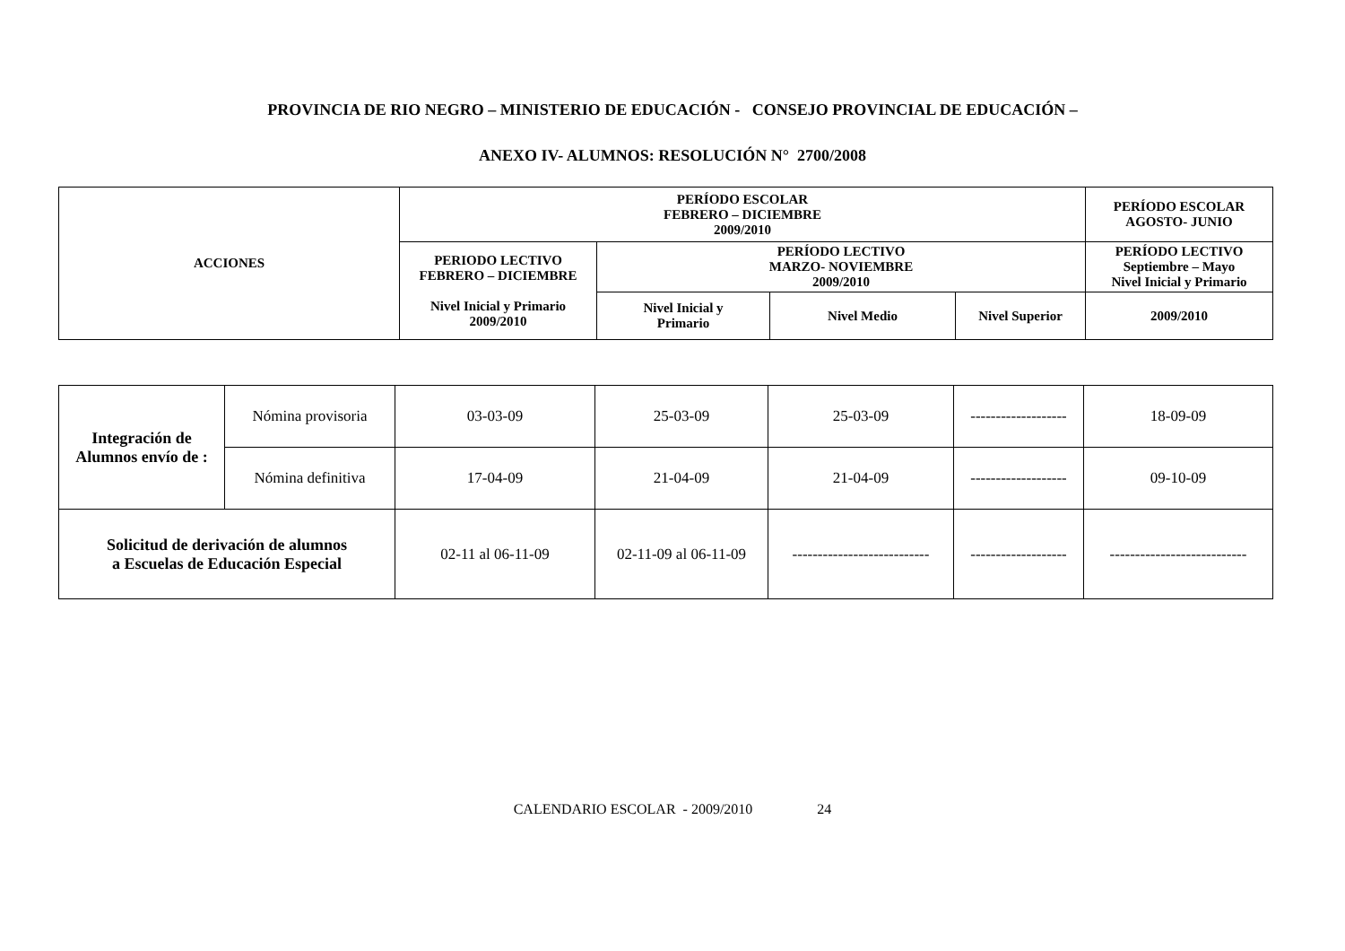PROVINCIA DE RIO NEGRO – MINISTERIO DE EDUCACIÓN - CONSEJO PROVINCIAL DE EDUCACIÓN –
ANEXO IV- ALUMNOS: RESOLUCIÓN N° 2700/2008
| ACCIONES | PERÍODO ESCOLAR FEBRERO – DICIEMBRE 2009/2010 | | | | PERÍODO ESCOLAR AGOSTO- JUNIO |
| --- | --- | --- | --- | --- | --- |
| | PERIODO LECTIVO FEBRERO – DICIEMBRE Nivel Inicial y Primario 2009/2010 | PERÍODO LECTIVO MARZO- NOVIEMBRE 2009/2010 | | | PERÍODO LECTIVO Septiembre – Mayo Nivel Inicial y Primario |
| | | Nivel Inicial y Primario | Nivel Medio | Nivel Superior | 2009/2010 |
| Integración de Alumnos envío de : | Nómina provisoria | 03-03-09 | 25-03-09 | 25-03-09 | ------------------- | 18-09-09 |
| | Nómina definitiva | 17-04-09 | 21-04-09 | 21-04-09 | ------------------- | 09-10-09 |
| Solicitud de derivación de alumnos a Escuelas de Educación Especial | | 02-11 al 06-11-09 | 02-11-09 al 06-11-09 | --------------------------- | ------------------- | --------------------------- |
CALENDARIO ESCOLAR - 2009/2010 24